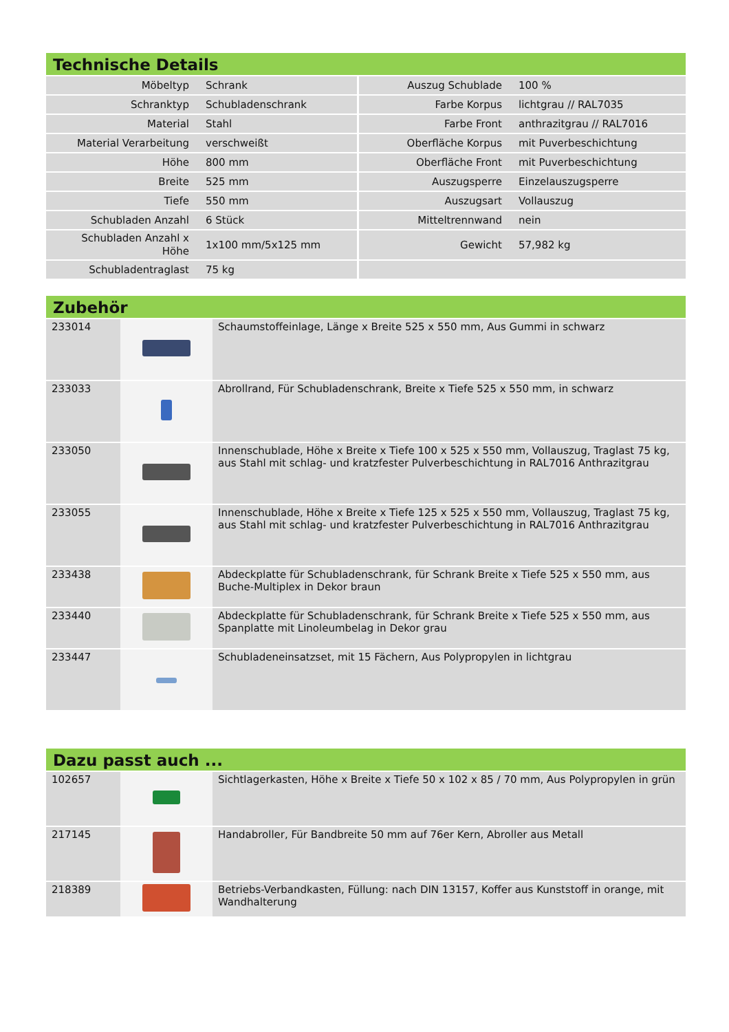Technische Details
| Möbeltyp | Schrank | Auszug Schublade | 100 % |
| Schranktyp | Schubladenschrank | Farbe Korpus | lichtgrau // RAL7035 |
| Material | Stahl | Farbe Front | anthrazitgrau // RAL7016 |
| Material Verarbeitung | verschweißt | Oberfläche Korpus | mit Puverbeschichtung |
| Höhe | 800 mm | Oberfläche Front | mit Puverbeschichtung |
| Breite | 525 mm | Auszugsperre | Einzelauszugsperre |
| Tiefe | 550 mm | Auszugsart | Vollauszug |
| Schubladen Anzahl | 6 Stück | Mitteltrennwand | nein |
| Schubladen Anzahl x Höhe | 1x100 mm/5x125 mm | Gewicht | 57,982 kg |
| Schubladentraglast | 75 kg | | |
Zubehör
| 233014 | | Schaumstoffeinlage, Länge x Breite 525 x 550 mm, Aus Gummi in schwarz |
| 233033 | | Abrollrand, Für Schubladenschrank, Breite x Tiefe 525 x 550 mm, in schwarz |
| 233050 | | Innenschublade, Höhe x Breite x Tiefe 100 x 525 x 550 mm, Vollauszug, Traglast 75 kg, aus Stahl mit schlag- und kratzfester Pulverbeschichtung in RAL7016 Anthrazitgrau |
| 233055 | | Innenschublade, Höhe x Breite x Tiefe 125 x 525 x 550 mm, Vollauszug, Traglast 75 kg, aus Stahl mit schlag- und kratzfester Pulverbeschichtung in RAL7016 Anthrazitgrau |
| 233438 | | Abdeckplatte für Schubladenschrank, für Schrank Breite x Tiefe 525 x 550 mm, aus Buche-Multiplex in Dekor braun |
| 233440 | | Abdeckplatte für Schubladenschrank, für Schrank Breite x Tiefe 525 x 550 mm, aus Spanplatte mit Linoleumbelag in Dekor grau |
| 233447 | | Schubladeneinsatzset, mit 15 Fächern, Aus Polypropylen in lichtgrau |
Dazu passt auch ...
| 102657 | | Sichtlagerkasten, Höhe x Breite x Tiefe 50 x 102 x 85 / 70 mm, Aus Polypropylen in grün |
| 217145 | | Handabroller, Für Bandbreite 50 mm auf 76er Kern, Abroller aus Metall |
| 218389 | | Betriebs-Verbandkasten, Füllung: nach DIN 13157, Koffer aus Kunststoff in orange, mit Wandhalterung |